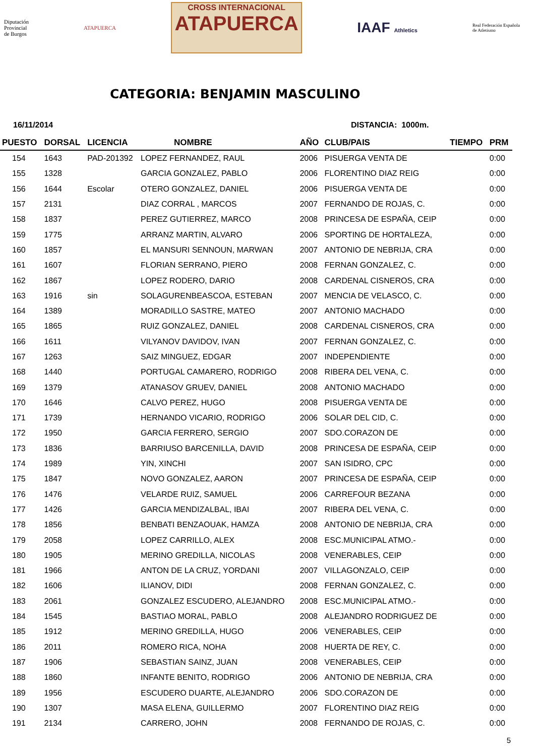Diputación
Provincial
de Burgos
ATAPUERCA
CROSS INTERNACIONAL
ATAPUERCA
IAAF Athletics
Real Federación Española
de Atletismo
CATEGORIA: BENJAMIN MASCULINO
16/11/2014 DISTANCIA: 1000m.
| PUESTO | DORSAL | LICENCIA | NOMBRE | AÑO | CLUB/PAIS | TIEMPO | PRM |
| --- | --- | --- | --- | --- | --- | --- | --- |
| 154 | 1643 | PAD-201392 | LOPEZ FERNANDEZ, RAUL | 2006 | PISUERGA VENTA DE | | 0:00 |
| 155 | 1328 | | GARCIA GONZALEZ, PABLO | 2006 | FLORENTINO DIAZ REIG | | 0:00 |
| 156 | 1644 | Escolar | OTERO GONZALEZ, DANIEL | 2006 | PISUERGA VENTA DE | | 0:00 |
| 157 | 2131 | | DIAZ CORRAL , MARCOS | 2007 | FERNANDO DE ROJAS, C. | | 0:00 |
| 158 | 1837 | | PEREZ GUTIERREZ, MARCO | 2008 | PRINCESA DE ESPAÑA, CEIP | | 0:00 |
| 159 | 1775 | | ARRANZ MARTIN, ALVARO | 2006 | SPORTING DE HORTALEZA, | | 0:00 |
| 160 | 1857 | | EL MANSURI SENNOUN, MARWAN | 2007 | ANTONIO DE NEBRIJA, CRA | | 0:00 |
| 161 | 1607 | | FLORIAN SERRANO, PIERO | 2008 | FERNAN GONZALEZ, C. | | 0:00 |
| 162 | 1867 | | LOPEZ RODERO, DARIO | 2008 | CARDENAL CISNEROS, CRA | | 0:00 |
| 163 | 1916 | sin | SOLAGURENBEASCOA, ESTEBAN | 2007 | MENCIA DE VELASCO, C. | | 0:00 |
| 164 | 1389 | | MORADILLO SASTRE, MATEO | 2007 | ANTONIO MACHADO | | 0:00 |
| 165 | 1865 | | RUIZ GONZALEZ, DANIEL | 2008 | CARDENAL CISNEROS, CRA | | 0:00 |
| 166 | 1611 | | VILYANOV DAVIDOV, IVAN | 2007 | FERNAN GONZALEZ, C. | | 0:00 |
| 167 | 1263 | | SAIZ MINGUEZ, EDGAR | 2007 | INDEPENDIENTE | | 0:00 |
| 168 | 1440 | | PORTUGAL CAMARERO, RODRIGO | 2008 | RIBERA DEL VENA, C. | | 0:00 |
| 169 | 1379 | | ATANASOV GRUEV, DANIEL | 2008 | ANTONIO MACHADO | | 0:00 |
| 170 | 1646 | | CALVO PEREZ, HUGO | 2008 | PISUERGA VENTA DE | | 0:00 |
| 171 | 1739 | | HERNANDO VICARIO, RODRIGO | 2006 | SOLAR DEL CID, C. | | 0:00 |
| 172 | 1950 | | GARCIA FERRERO, SERGIO | 2007 | SDO.CORAZON DE | | 0:00 |
| 173 | 1836 | | BARRIUSO BARCENILLA, DAVID | 2008 | PRINCESA DE ESPAÑA, CEIP | | 0:00 |
| 174 | 1989 | | YIN, XINCHI | 2007 | SAN ISIDRO, CPC | | 0:00 |
| 175 | 1847 | | NOVO GONZALEZ, AARON | 2007 | PRINCESA DE ESPAÑA, CEIP | | 0:00 |
| 176 | 1476 | | VELARDE RUIZ, SAMUEL | 2006 | CARREFOUR BEZANA | | 0:00 |
| 177 | 1426 | | GARCIA MENDIZALBAL, IBAI | 2007 | RIBERA DEL VENA, C. | | 0:00 |
| 178 | 1856 | | BENBATI BENZAOUAK, HAMZA | 2008 | ANTONIO DE NEBRIJA, CRA | | 0:00 |
| 179 | 2058 | | LOPEZ CARRILLO, ALEX | 2008 | ESC.MUNICIPAL ATMO.- | | 0:00 |
| 180 | 1905 | | MERINO GREDILLA, NICOLAS | 2008 | VENERABLES, CEIP | | 0:00 |
| 181 | 1966 | | ANTON DE LA CRUZ, YORDANI | 2007 | VILLAGONZALO, CEIP | | 0:00 |
| 182 | 1606 | | ILIANOV, DIDI | 2008 | FERNAN GONZALEZ, C. | | 0:00 |
| 183 | 2061 | | GONZALEZ ESCUDERO, ALEJANDRO | 2008 | ESC.MUNICIPAL ATMO.- | | 0:00 |
| 184 | 1545 | | BASTIAO MORAL, PABLO | 2008 | ALEJANDRO RODRIGUEZ DE | | 0:00 |
| 185 | 1912 | | MERINO GREDILLA, HUGO | 2006 | VENERABLES, CEIP | | 0:00 |
| 186 | 2011 | | ROMERO RICA, NOHA | 2008 | HUERTA DE REY, C. | | 0:00 |
| 187 | 1906 | | SEBASTIAN SAINZ, JUAN | 2008 | VENERABLES, CEIP | | 0:00 |
| 188 | 1860 | | INFANTE BENITO, RODRIGO | 2006 | ANTONIO DE NEBRIJA, CRA | | 0:00 |
| 189 | 1956 | | ESCUDERO DUARTE, ALEJANDRO | 2006 | SDO.CORAZON DE | | 0:00 |
| 190 | 1307 | | MASA ELENA, GUILLERMO | 2007 | FLORENTINO DIAZ REIG | | 0:00 |
| 191 | 2134 | | CARRERO, JOHN | 2008 | FERNANDO DE ROJAS, C. | | 0:00 |
5